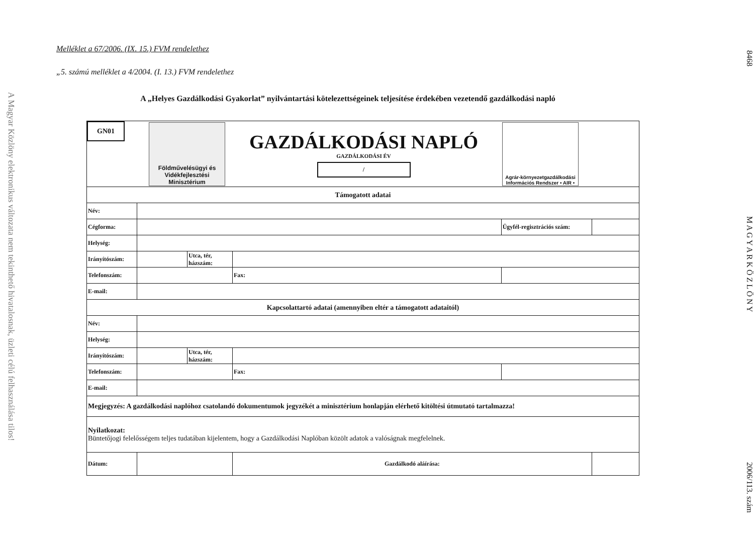A Magyar Közlöny elektronikus változata nem tekinthető hivatalosnak, üzleti célú felhasználása tilos!
8468 M A G Y A R K Ö Z L Ö N Y 2006/113. szám
Melléklet a 67/2006. (IX. 15.) FVM rendelethez
„5. számú melléklet a 4/2004. (I. 13.) FVM rendelethez
A „Helyes Gazdálkodási Gyakorlat” nyilvántartási kötelezettségeinek teljesítése érdekében vezetendő gazdálkodási napló
| GN01 Földművelésügyi és Vidékfejlesztési Minisztérium GAZDÁLKODÁSI NAPLÓ GAZDÁLKODÁSI ÉV / Agrár-környezetgazdálkodási Információs Rendszer • AIR • | | | | | |
| Támogatott adatai | | | | | |
| Név: | | | | | |
| Cégforma: | | | | Ügyfél-regisztrációs szám: | |
| Helység: | | | | | |
| Irányítószám: | | Utca, tér, házszám: | | | |
| Telefonszám: | | | Fax: | | |
| E-mail: | | | | | |
| Kapcsolattartó adatai (amennyiben eltér a támogatott adataitól) | | | | | |
| Név: | | | | | |
| Helység: | | | | | |
| Irányítószám: | | Utca, tér, házszám: | | | |
| Telefonszám: | | | Fax: | | |
| E-mail: | | | | | |
| Megjegyzés: A gazdálkodási naplóhoz csatolandó dokumentumok jegyzékét a minisztérium honlapján elérhető kitöltési útmutató tartalmazza! | | | | | |
| Nyilatkozat: Büntetőjogi felelősségem teljes tudatában kijelentem, hogy a Gazdálkodási Naplóban közölt adatok a valóságnak megfelelnek. | | | | | |
| Dátum: | | | Gazdálkodó aláírása: | | |